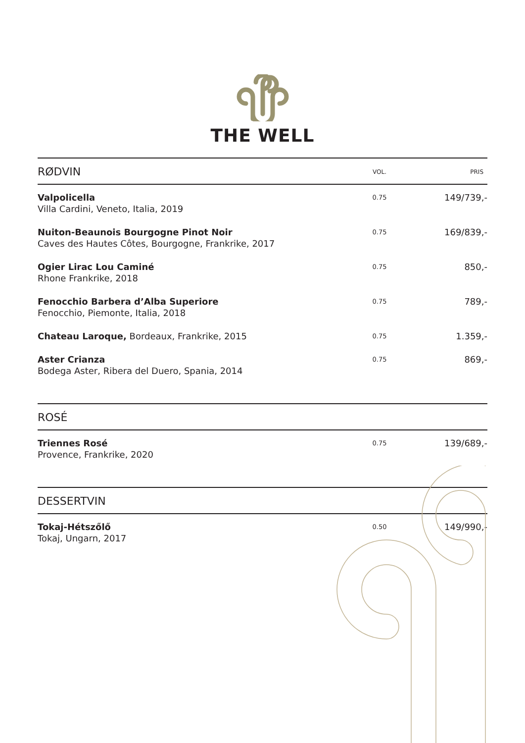THE WELL
| RØDVIN | VOL. | PRIS |
| --- | --- | --- |
| Valpolicella Villa Cardini, Veneto, Italia, 2019 | 0.75 | 149/739,- |
| Nuiton-Beaunois Bourgogne Pinot Noir Caves des Hautes Côtes, Bourgogne, Frankrike, 2017 | 0.75 | 169/839,- |
| Ogier Lirac Lou Caminé Rhone Frankrike, 2018 | 0.75 | 850,- |
| Fenocchio Barbera d’Alba Superiore Fenocchio, Piemonte, Italia, 2018 | 0.75 | 789,- |
| Chateau Laroque, Bordeaux, Frankrike, 2015 | 0.75 | 1.359,- |
| Aster Crianza Bodega Aster, Ribera del Duero, Spania, 2014 | 0.75 | 869,- |
| ROSÉ | | |
| Triennes Rosé Provence, Frankrike, 2020 | 0.75 | 139/689,- |
| DESSERTVIN | | |
| Tokaj-Hétszőlő Tokaj, Ungarn, 2017 | 0.50 | 149/990,- |